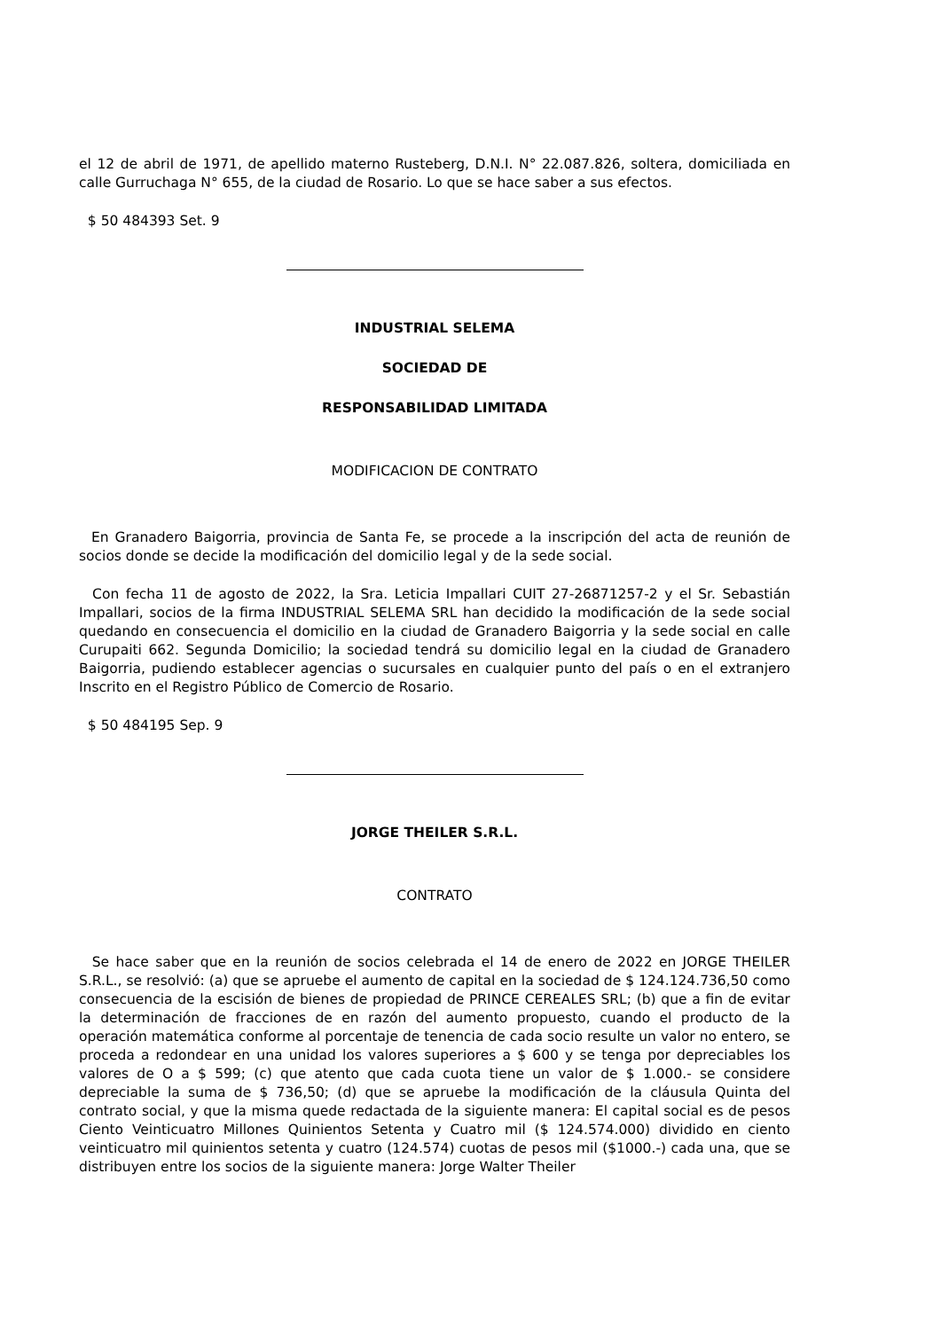el 12 de abril de 1971, de apellido materno Rusteberg, D.N.I. N° 22.087.826, soltera, domiciliada en calle Gurruchaga N° 655, de la ciudad de Rosario. Lo que se hace saber a sus efectos.
$ 50 484393 Set. 9
INDUSTRIAL SELEMA
SOCIEDAD DE
RESPONSABILIDAD LIMITADA
MODIFICACION DE CONTRATO
En Granadero Baigorria, provincia de Santa Fe, se procede a la inscripción del acta de reunión de socios donde se decide la modificación del domicilio legal y de la sede social.
Con fecha 11 de agosto de 2022, la Sra. Leticia Impallari CUIT 27-26871257-2 y el Sr. Sebastián Impallari, socios de la firma INDUSTRIAL SELEMA SRL han decidido la modificación de la sede social quedando en consecuencia el domicilio en la ciudad de Granadero Baigorria y la sede social en calle Curupaiti 662. Segunda Domicilio; la sociedad tendrá su domicilio legal en la ciudad de Granadero Baigorria, pudiendo establecer agencias o sucursales en cualquier punto del país o en el extranjero Inscrito en el Registro Público de Comercio de Rosario.
$ 50 484195 Sep. 9
JORGE THEILER S.R.L.
CONTRATO
Se hace saber que en la reunión de socios celebrada el 14 de enero de 2022 en JORGE THEILER S.R.L., se resolvió: (a) que se apruebe el aumento de capital en la sociedad de $ 124.124.736,50 como consecuencia de la escisión de bienes de propiedad de PRINCE CEREALES SRL; (b) que a fin de evitar la determinación de fracciones de en razón del aumento propuesto, cuando el producto de la operación matemática conforme al porcentaje de tenencia de cada socio resulte un valor no entero, se proceda a redondear en una unidad los valores superiores a $ 600 y se tenga por depreciables los valores de O a $ 599; (c) que atento que cada cuota tiene un valor de $ 1.000.- se considere depreciable la suma de $ 736,50; (d) que se apruebe la modificación de la cláusula Quinta del contrato social, y que la misma quede redactada de la siguiente manera: El capital social es de pesos Ciento Veinticuatro Millones Quinientos Setenta y Cuatro mil ($ 124.574.000) dividido en ciento veinticuatro mil quinientos setenta y cuatro (124.574) cuotas de pesos mil ($1000.-) cada una, que se distribuyen entre los socios de la siguiente manera: Jorge Walter Theiler